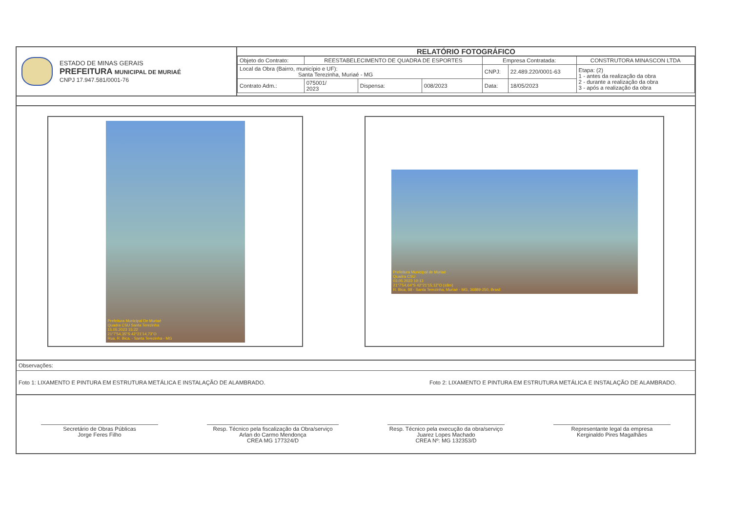ESTADO DE MINAS GERAIS
PREFEITURA MUNICIPAL DE MURIAÉ
CNPJ 17.947.581/0001-76
RELATÓRIO FOTOGRÁFICO
| Objeto do Contrato: | REESTABELECIMENTO DE QUADRA DE ESPORTES | | | Empresa Contratada: | | CONSTRUTORA MINASCON LTDA |
| Local da Obra (Bairro, município e UF): Santa Terezinha, Muriaé - MG | | | | CNPJ: | 22.489.220/0001-63 | Etapa: (2) 1 - antes da realização da obra 2 - durante a realização da obra 3 - após a realização da obra |
| Contrato Adm.: | 075001/ 2023 | Dispensa: | 008/2023 | Data: | 18/05/2023 | |
Prefeitura Municipal De Muriaé
Quadra CSU Santa Terezinha
15.05.2023 15:22
21°7'54,35"S 42°21'14,73"O
Rua, R. Bica, - Santa Terezinha - MG
Prefeitura Municipal de Muriaé
Quadra CSU
03.05.2023 10:13
21°7'54,64"S 42°21'15,12"O (±8m)
R. Bica, 88 - Santa Terezinha, Muriaé - MG, 36889-250, Brasil
Observações:
Foto 1: LIXAMENTO E PINTURA EM ESTRUTURA METÁLICA E INSTALAÇÃO DE ALAMBRADO. Foto 2: LIXAMENTO E PINTURA EM ESTRUTURA METÁLICA E INSTALAÇÃO DE ALAMBRADO.
Secretário de Obras Públicas
Jorge Feres Filho
Resp. Técnico pela fiscalização da Obra/serviço
Arlan do Carmo Mendonça
CREA MG 177324/D
Resp. Técnico pela execução da obra/serviço
Juarez Lopes Machado
CREA Nº: MG 132353/D
Representante legal da empresa
Kerginaldo Pires Magalhães